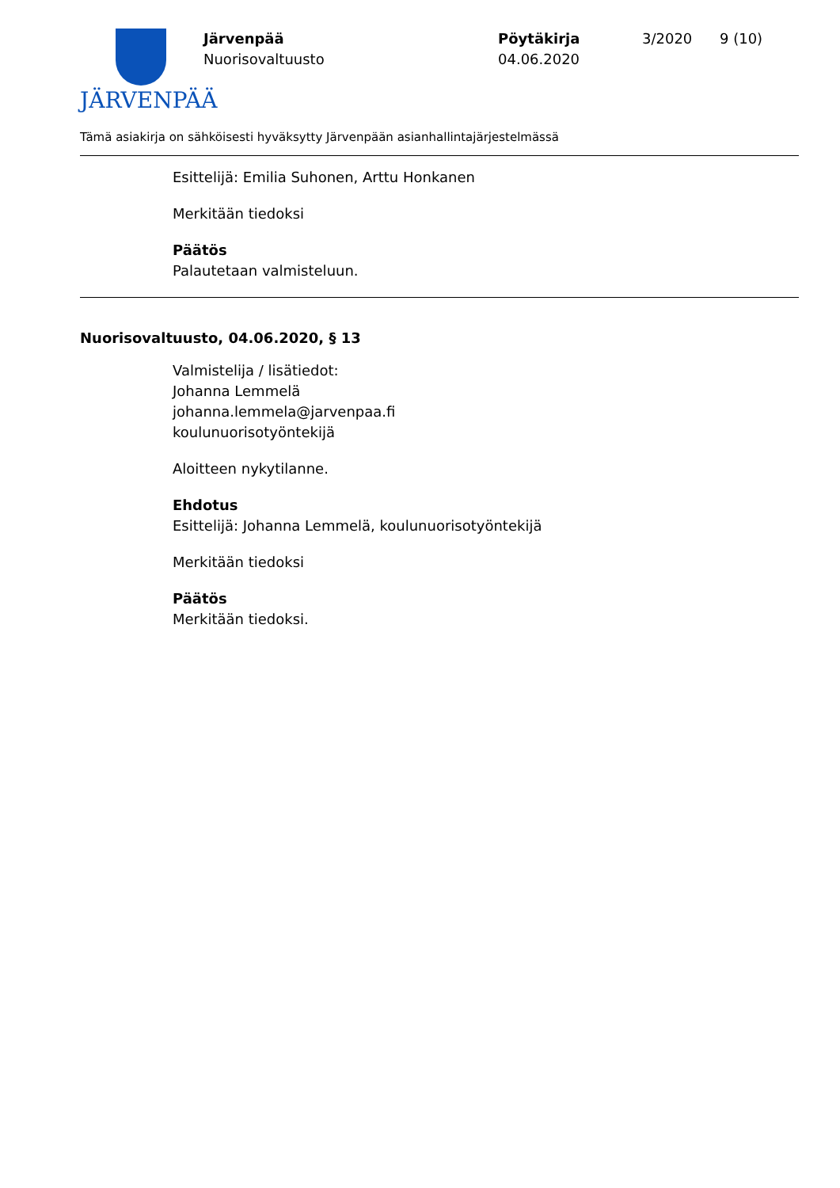JÄRVENPÄÄ
Järvenpää
Nuorisovaltuusto
Pöytäkirja
04.06.2020
3/2020 9 (10)
Tämä asiakirja on sähköisesti hyväksytty Järvenpään asianhallintajärjestelmässä
Esittelijä: Emilia Suhonen, Arttu Honkanen
Merkitään tiedoksi
Päätös
Palautetaan valmisteluun.
Nuorisovaltuusto, 04.06.2020, § 13
Valmistelija / lisätiedot:
Johanna Lemmelä
johanna.lemmela@jarvenpaa.fi
koulunuorisotyöntekijä
Aloitteen nykytilanne.
Ehdotus
Esittelijä: Johanna Lemmelä, koulunuorisotyöntekijä
Merkitään tiedoksi
Päätös
Merkitään tiedoksi.